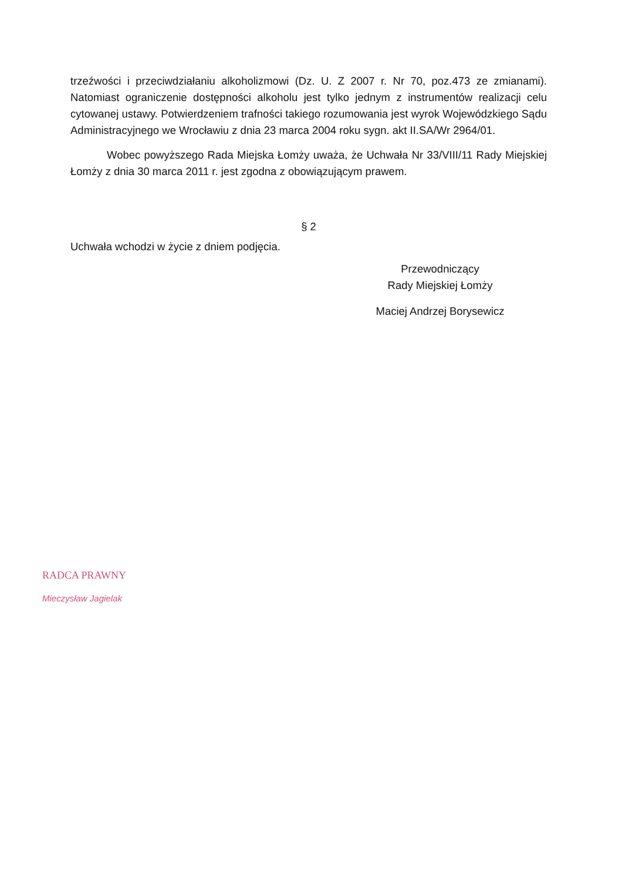trzeźwości i przeciwdziałaniu alkoholizmowi (Dz. U. Z 2007 r. Nr 70, poz.473 ze zmianami). Natomiast ograniczenie dostępności alkoholu jest tylko jednym z instrumentów realizacji celu cytowanej ustawy. Potwierdzeniem trafności takiego rozumowania jest wyrok Wojewódzkiego Sądu Administracyjnego we Wrocławiu z dnia 23 marca 2004 roku sygn. akt II.SA/Wr 2964/01.
Wobec powyższego Rada Miejska Łomży uważa, że Uchwała Nr 33/VIII/11 Rady Miejskiej Łomży z dnia 30 marca 2011 r. jest zgodna z obowiązującym prawem.
§ 2
Uchwała wchodzi w życie z dniem podjęcia.
Przewodniczący
Rady Miejskiej Łomży
Maciej Andrzej Borysewicz
RADCA PRAWNY
Mieczysław Jagielak